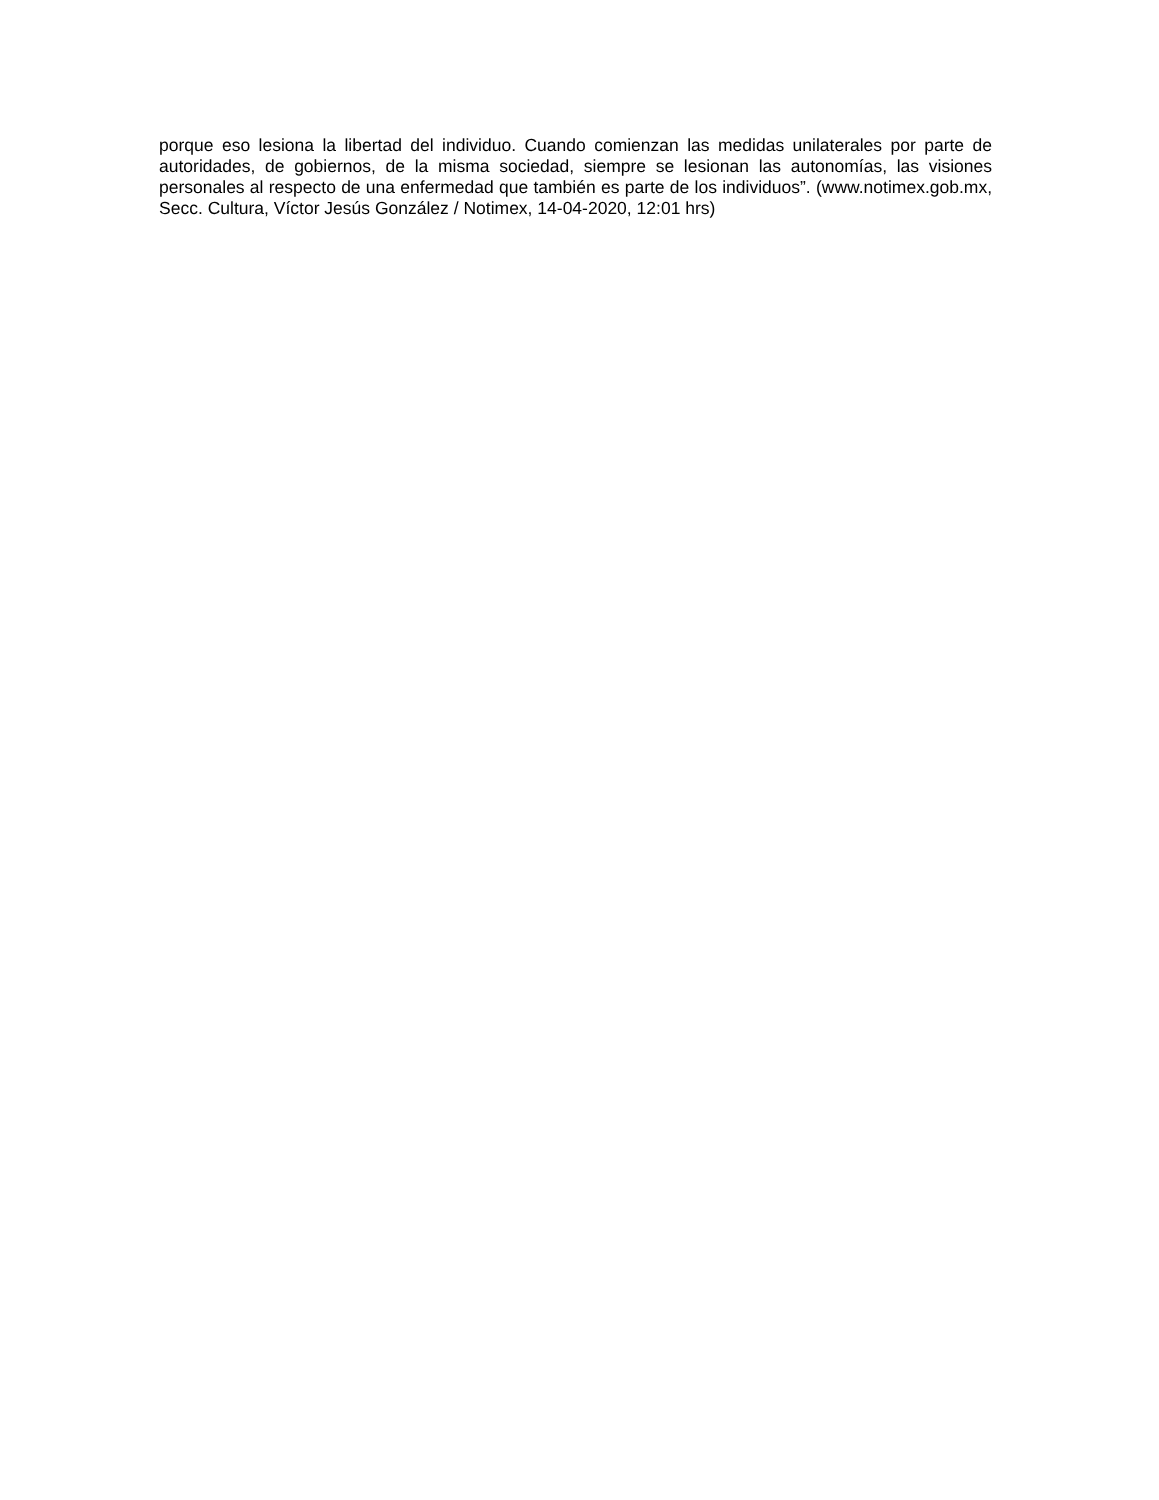porque eso lesiona la libertad del individuo. Cuando comienzan las medidas unilaterales por parte de autoridades, de gobiernos, de la misma sociedad, siempre se lesionan las autonomías, las visiones personales al respecto de una enfermedad que también es parte de los individuos”. (www.notimex.gob.mx, Secc. Cultura, Víctor Jesús González / Notimex, 14-04-2020, 12:01 hrs)